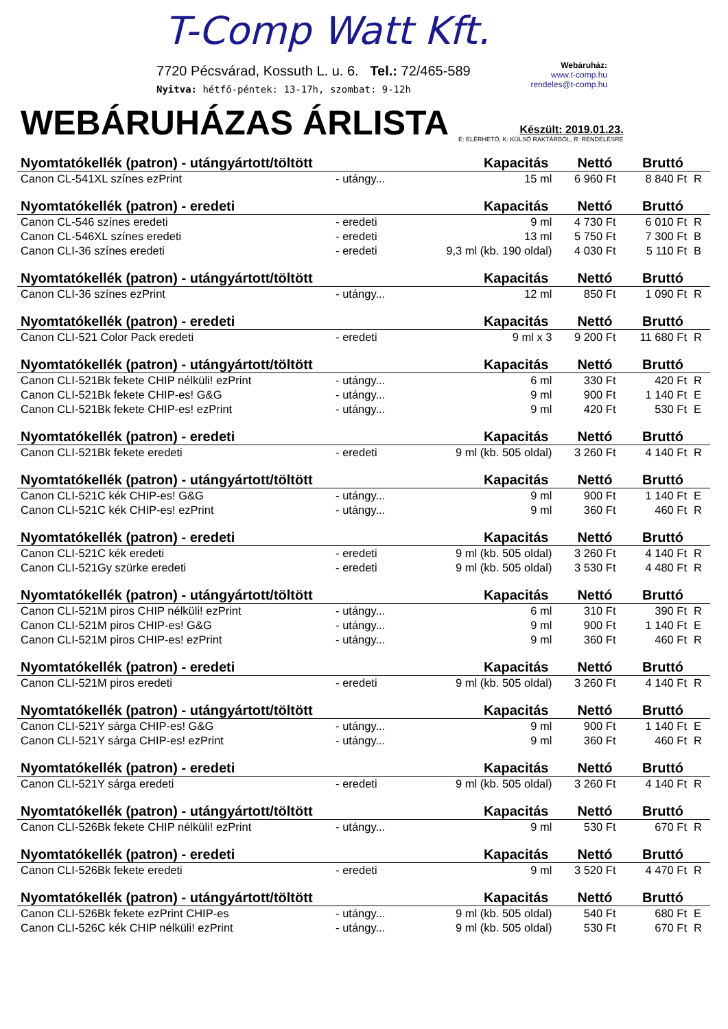T-Comp Watt Kft.
7720 Pécsvárad, Kossuth L. u. 6. Tel.: 72/465-589
Nyitva: hétfő-péntek: 13-17h, szombat: 9-12h
Webáruház:
www.t-comp.hu
rendeles@t-comp.hu
WEBÁRUHÁZAS ÁRLISTA
Készült: 2019.01.23.
E: ELÉRHETŐ, K: KÜLSŐ RAKTÁRBÓL, R: RENDELÉSRE
| Nyomtatókellék (patron) - utángyártott/töltött | | Kapacitás | Nettó | Bruttó | |
| --- | --- | --- | --- | --- | --- |
| Canon CL-541XL színes ezPrint | - utángy... | 15 ml | 6 960 Ft | 8 840 Ft | R |
| Nyomtatókellék (patron) - eredeti | | Kapacitás | Nettó | Bruttó | |
| Canon CL-546 színes eredeti | - eredeti | 9 ml | 4 730 Ft | 6 010 Ft | R |
| Canon CL-546XL színes eredeti | - eredeti | 13 ml | 5 750 Ft | 7 300 Ft | B |
| Canon CLI-36 színes eredeti | - eredeti | 9,3 ml (kb. 190 oldal) | 4 030 Ft | 5 110 Ft | B |
| Nyomtatókellék (patron) - utángyártott/töltött | | Kapacitás | Nettó | Bruttó | |
| Canon CLI-36 színes ezPrint | - utángy... | 12 ml | 850 Ft | 1 090 Ft | R |
| Nyomtatókellék (patron) - eredeti | | Kapacitás | Nettó | Bruttó | |
| Canon CLI-521 Color Pack eredeti | - eredeti | 9 ml x 3 | 9 200 Ft | 11 680 Ft | R |
| Nyomtatókellék (patron) - utángyártott/töltött | | Kapacitás | Nettó | Bruttó | |
| Canon CLI-521Bk fekete CHIP nélküli! ezPrint | - utángy... | 6 ml | 330 Ft | 420 Ft | R |
| Canon CLI-521Bk fekete CHIP-es! G&G | - utángy... | 9 ml | 900 Ft | 1 140 Ft | E |
| Canon CLI-521Bk fekete CHIP-es! ezPrint | - utángy... | 9 ml | 420 Ft | 530 Ft | E |
| Nyomtatókellék (patron) - eredeti | | Kapacitás | Nettó | Bruttó | |
| Canon CLI-521Bk fekete eredeti | - eredeti | 9 ml (kb. 505 oldal) | 3 260 Ft | 4 140 Ft | R |
| Nyomtatókellék (patron) - utángyártott/töltött | | Kapacitás | Nettó | Bruttó | |
| Canon CLI-521C kék CHIP-es! G&G | - utángy... | 9 ml | 900 Ft | 1 140 Ft | E |
| Canon CLI-521C kék CHIP-es! ezPrint | - utángy... | 9 ml | 360 Ft | 460 Ft | R |
| Nyomtatókellék (patron) - eredeti | | Kapacitás | Nettó | Bruttó | |
| Canon CLI-521C kék eredeti | - eredeti | 9 ml (kb. 505 oldal) | 3 260 Ft | 4 140 Ft | R |
| Canon CLI-521Gy szürke eredeti | - eredeti | 9 ml (kb. 505 oldal) | 3 530 Ft | 4 480 Ft | R |
| Nyomtatókellék (patron) - utángyártott/töltött | | Kapacitás | Nettó | Bruttó | |
| Canon CLI-521M piros CHIP nélküli! ezPrint | - utángy... | 6 ml | 310 Ft | 390 Ft | R |
| Canon CLI-521M piros CHIP-es! G&G | - utángy... | 9 ml | 900 Ft | 1 140 Ft | E |
| Canon CLI-521M piros CHIP-es! ezPrint | - utángy... | 9 ml | 360 Ft | 460 Ft | R |
| Nyomtatókellék (patron) - eredeti | | Kapacitás | Nettó | Bruttó | |
| Canon CLI-521M piros eredeti | - eredeti | 9 ml (kb. 505 oldal) | 3 260 Ft | 4 140 Ft | R |
| Nyomtatókellék (patron) - utángyártott/töltött | | Kapacitás | Nettó | Bruttó | |
| Canon CLI-521Y sárga CHIP-es! G&G | - utángy... | 9 ml | 900 Ft | 1 140 Ft | E |
| Canon CLI-521Y sárga CHIP-es! ezPrint | - utángy... | 9 ml | 360 Ft | 460 Ft | R |
| Nyomtatókellék (patron) - eredeti | | Kapacitás | Nettó | Bruttó | |
| Canon CLI-521Y sárga eredeti | - eredeti | 9 ml (kb. 505 oldal) | 3 260 Ft | 4 140 Ft | R |
| Nyomtatókellék (patron) - utángyártott/töltött | | Kapacitás | Nettó | Bruttó | |
| Canon CLI-526Bk fekete CHIP nélküli! ezPrint | - utángy... | 9 ml | 530 Ft | 670 Ft | R |
| Nyomtatókellék (patron) - eredeti | | Kapacitás | Nettó | Bruttó | |
| Canon CLI-526Bk fekete eredeti | - eredeti | 9 ml | 3 520 Ft | 4 470 Ft | R |
| Nyomtatókellék (patron) - utángyártott/töltött | | Kapacitás | Nettó | Bruttó | |
| Canon CLI-526Bk fekete ezPrint CHIP-es | - utángy... | 9 ml (kb. 505 oldal) | 540 Ft | 680 Ft | E |
| Canon CLI-526C kék CHIP nélküli! ezPrint | - utángy... | 9 ml (kb. 505 oldal) | 530 Ft | 670 Ft | R |